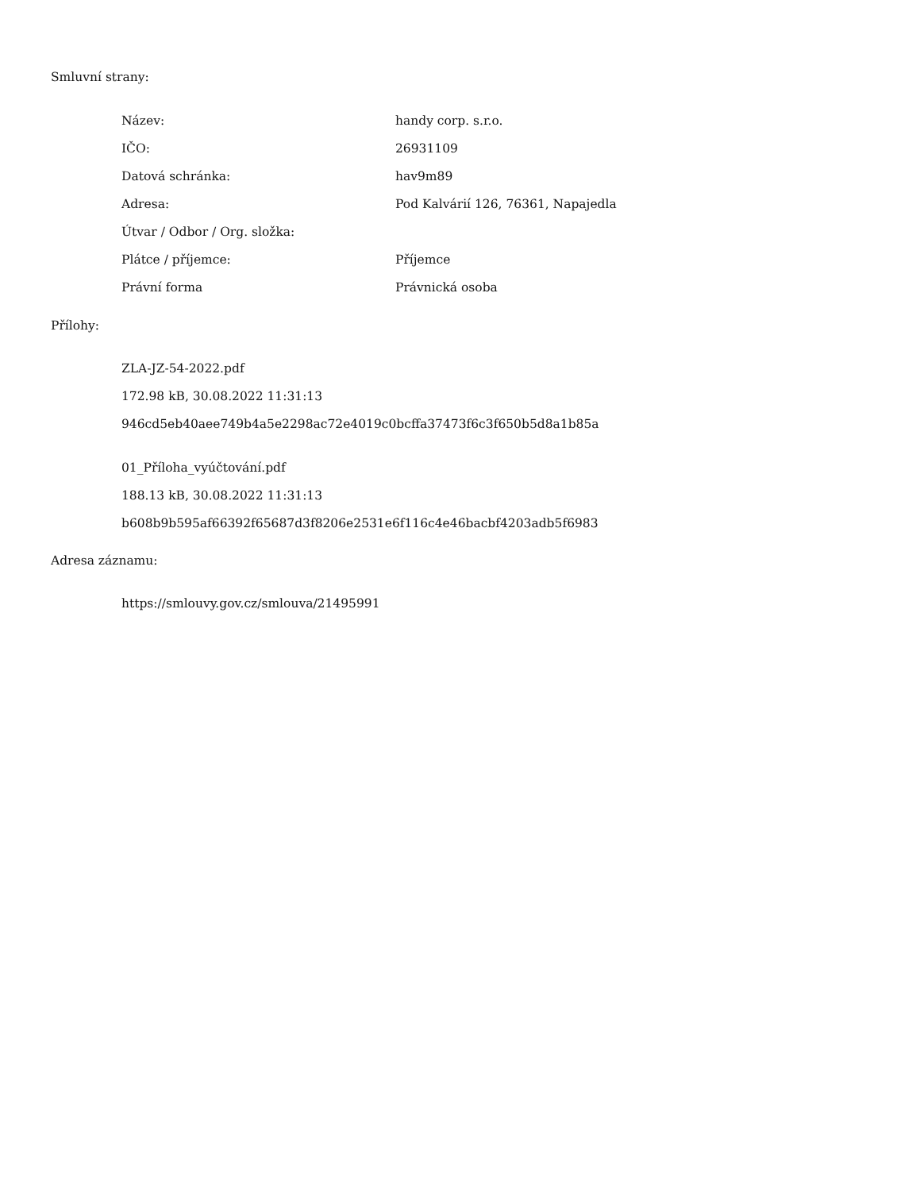Smluvní strany:
| Název: | handy corp. s.r.o. |
| IČO: | 26931109 |
| Datová schránka: | hav9m89 |
| Adresa: | Pod Kalvárií 126, 76361, Napajedla |
| Útvar / Odbor / Org. složka: | |
| Plátce / příjemce: | Příjemce |
| Právní forma | Právnická osoba |
Přílohy:
ZLA-JZ-54-2022.pdf
172.98 kB, 30.08.2022 11:31:13
946cd5eb40aee749b4a5e2298ac72e4019c0bcffa37473f6c3f650b5d8a1b85a
01_Příloha_vyúčtování.pdf
188.13 kB, 30.08.2022 11:31:13
b608b9b595af66392f65687d3f8206e2531e6f116c4e46bacbf4203adb5f6983
Adresa záznamu:
https://smlouvy.gov.cz/smlouva/21495991